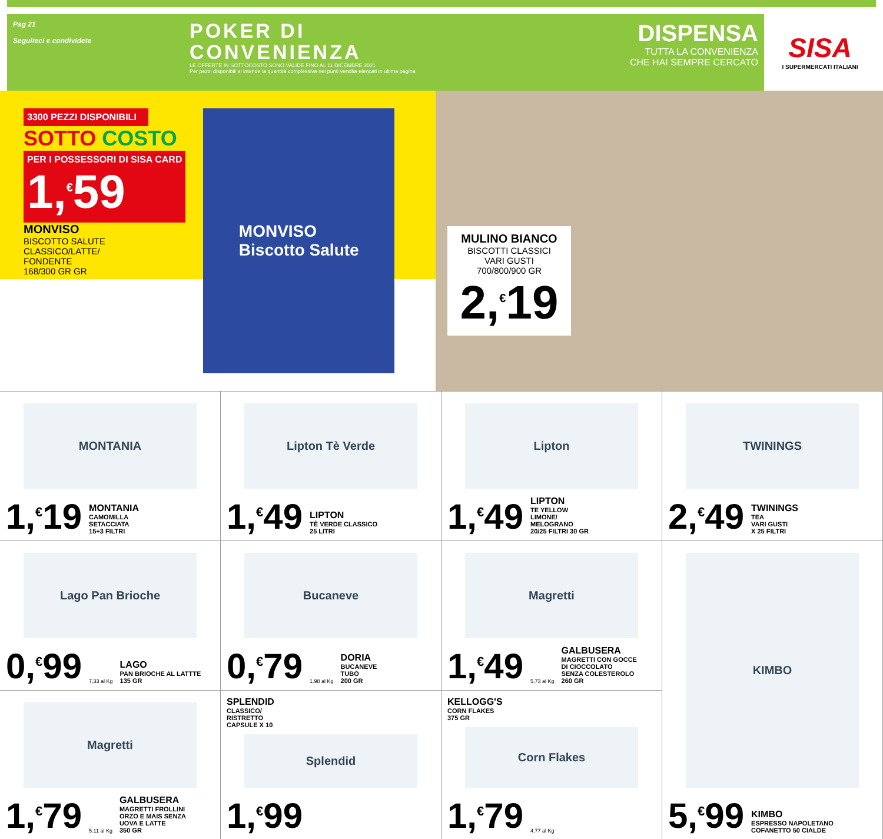Pag 21
Seguiteci e condividete
POKER DI
CONVENIENZA
LE OFFERTE IN SOTTOCOSTO SONO VALIDE FINO AL 11 DICEMBRE 2021
Per pezzi disponibili si intende la quantità complessiva nei punti vendita elencati in ultima pagina
DISPENSA
TUTTA LA CONVENIENZA
CHE HAI SEMPRE CERCATO
SISA
I SUPERMERCATI ITALIANI
3300 PEZZI DISPONIBILI
SOTTO COSTO
PER I POSSESSORI DI SISA CARD
1,<sup>€</sup>59
MONVISO
BISCOTTO SALUTE
CLASSICO/LATTE/
FONDENTE
168/300 GR GR
MONVISO
Biscotto Salute
MULINO BIANCO
BISCOTTI CLASSICI
VARI GUSTI
700/800/900 GR
2,<sup>€</sup>19
MONTANIA
1,<sup>€</sup>19
MONTANIA
CAMOMILLA
SETACCIATA
15+3 FILTRI
Lipton Tè Verde
1,<sup>€</sup>49
LIPTON
TÈ VERDE CLASSICO
25 LITRI
Lipton
1,<sup>€</sup>49
LIPTON
TE YELLOW
LIMONE/
MELOGRANO
20/25 FILTRI 30 GR
TWININGS
2,<sup>€</sup>49
TWININGS
TEA
VARI GUSTI
X 25 FILTRI
Lago Pan Brioche
0,<sup>€</sup>99
7,33 al Kg
LAGO
PAN BRIOCHE AL LATTTE
135 GR
Bucaneve
0,<sup>€</sup>79
1.98 al Kg
DORIA
BUCANEVE
TUBO
200 GR
Magretti
1,<sup>€</sup>49
5.73 al Kg
GALBUSERA
MAGRETTI CON GOCCE
DI CIOCCOLATO
SENZA COLESTEROLO
260 GR
KIMBO
5,<sup>€</sup>99
KIMBO
ESPRESSO NAPOLETANO
COFANETTO 50 CIALDE
Magretti
1,<sup>€</sup>79
5.11 al Kg
GALBUSERA
MAGRETTI FROLLINI
ORZO E MAIS SENZA
UOVA E LATTE
350 GR
SPLENDID
CLASSICO/
RISTRETTO
CAPSULE X 10
Splendid
1,<sup>€</sup>99
KELLOGG'S
CORN FLAKES
375 GR
Corn Flakes
1,<sup>€</sup>79
4.77 al Kg